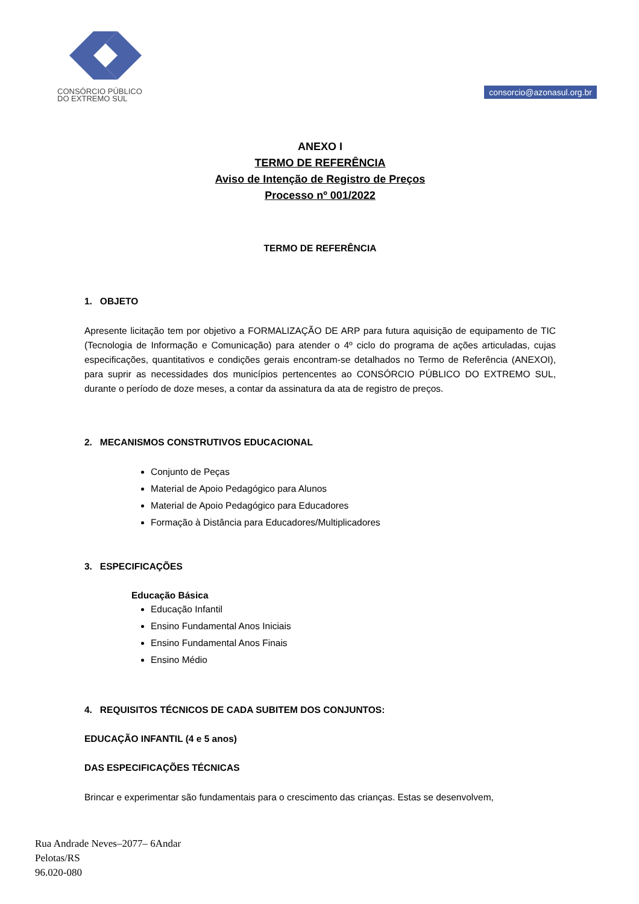CONSÓRCIO PÚBLICO
DO EXTREMO SUL
consorcio@azonasul.org.br
ANEXO I
TERMO DE REFERÊNCIA
Aviso de Intenção de Registro de Preços
Processo nº 001/2022
TERMO DE REFERÊNCIA
1. OBJETO
Apresente licitação tem por objetivo a FORMALIZAÇÃO DE ARP para futura aquisição de equipamento de TIC (Tecnologia de Informação e Comunicação) para atender o 4º ciclo do programa de ações articuladas, cujas especificações, quantitativos e condições gerais encontram-se detalhados no Termo de Referência (ANEXOI), para suprir as necessidades dos municípios pertencentes ao CONSÓRCIO PÚBLICO DO EXTREMO SUL, durante o período de doze meses, a contar da assinatura da ata de registro de preços.
2. MECANISMOS CONSTRUTIVOS EDUCACIONAL
Conjunto de Peças
Material de Apoio Pedagógico para Alunos
Material de Apoio Pedagógico para Educadores
Formação à Distância para Educadores/Multiplicadores
3. ESPECIFICAÇÕES
Educação Básica
Educação Infantil
Ensino Fundamental Anos Iniciais
Ensino Fundamental Anos Finais
Ensino Médio
4. REQUISITOS TÉCNICOS DE CADA SUBITEM DOS CONJUNTOS:
EDUCAÇÃO INFANTIL (4 e 5 anos)
DAS ESPECIFICAÇÕES TÉCNICAS
Brincar e experimentar são fundamentais para o crescimento das crianças. Estas se desenvolvem,
Rua Andrade Neves–2077– 6Andar
Pelotas/RS
96.020-080